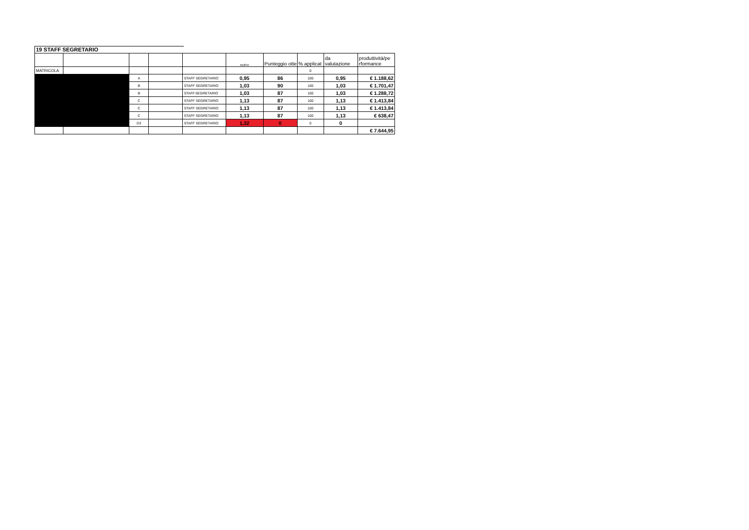19 STAFF SEGRETARIO
| | | | | | molt/re | Punteggio otte | % applicat | da valutazione | produttività/pe rformance |
| --- | --- | --- | --- | --- | --- | --- | --- | --- | --- |
| MATRICOLA | | | | | | | 0 | | |
| | | A | | STAFF SEGRETARIO | 0,95 | 86 | 100 | 0,95 | € 1.188,62 |
| | | B | | STAFF SEGRETARIO | 1,03 | 90 | 100 | 1,03 | € 1.701,47 |
| | | B | | STAFF.SEGRETARIO | 1,03 | 87 | 100 | 1,03 | € 1.288,72 |
| | | C | | STAFF SEGRETARIO | 1,13 | 87 | 100 | 1,13 | € 1.413,84 |
| | | C | | STAFF SEGRETARIO | 1,13 | 87 | 100 | 1,13 | € 1.413,84 |
| | | C | | STAFF SEGRETARIO | 1,13 | 87 | 100 | 1,13 | € 638,47 |
| | | D3 | | STAFF SEGRETARIO | 1,32 | 0 | 0 | 0 | |
| | | | | | | | | | € 7.644,95 |